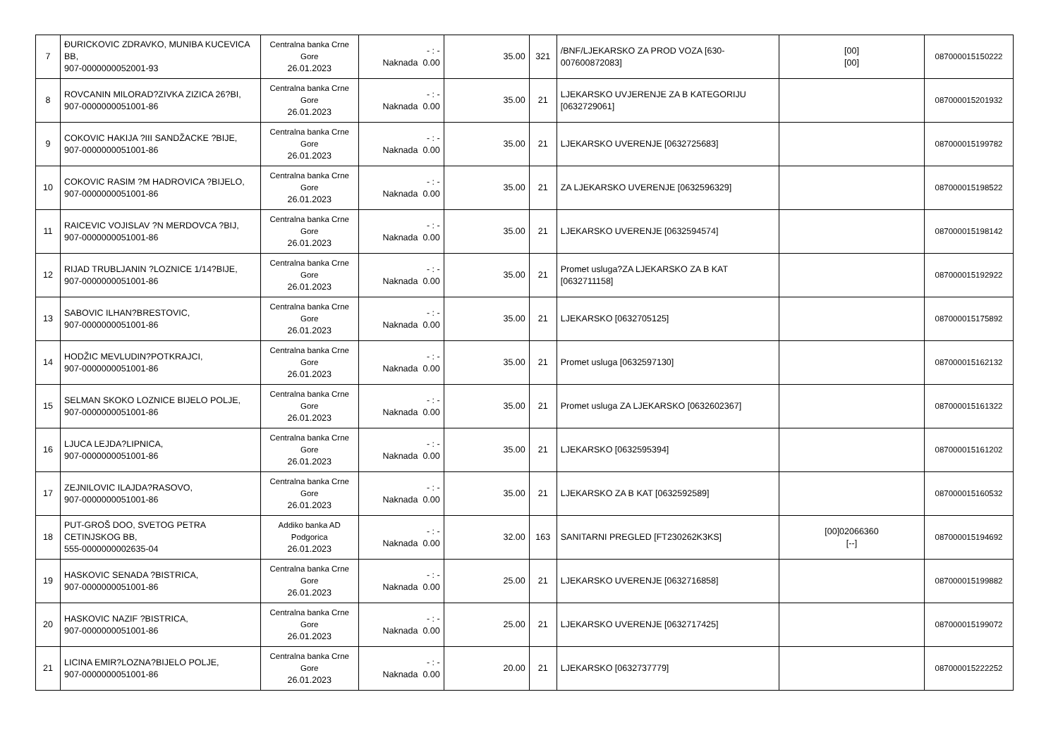| 7 | ĐURICKOVIC ZDRAVKO, MUNIBA KUCEVICA BB, 907-0000000052001-93 | Centralna banka Crne Gore 26.01.2023 | - : - Naknada 0.00 | 35.00 | 321 | /BNF/LJEKARSKO ZA PROD VOZA [630-007600872083] | [00] [00] | 087000015150222 |
| 8 | ROVCANIN MILORAD?ZIVKA ZIZICA 26?BI, 907-0000000051001-86 | Centralna banka Crne Gore 26.01.2023 | - : - Naknada 0.00 | 35.00 | 21 | LJEKARSKO UVJERENJE ZA B KATEGORIJU [0632729061] | | 087000015201932 |
| 9 | COKOVIC HAKIJA ?III SANDŽACKE ?BIJE, 907-0000000051001-86 | Centralna banka Crne Gore 26.01.2023 | - : - Naknada 0.00 | 35.00 | 21 | LJEKARSKO UVERENJE [0632725683] | | 087000015199782 |
| 10 | COKOVIC RASIM ?M HADROVICA ?BIJELO, 907-0000000051001-86 | Centralna banka Crne Gore 26.01.2023 | - : - Naknada 0.00 | 35.00 | 21 | ZA LJEKARSKO UVERENJE [0632596329] | | 087000015198522 |
| 11 | RAICEVIC VOJISLAV ?N MERDOVCA ?BIJ, 907-0000000051001-86 | Centralna banka Crne Gore 26.01.2023 | - : - Naknada 0.00 | 35.00 | 21 | LJEKARSKO UVERENJE [0632594574] | | 087000015198142 |
| 12 | RIJAD TRUBLJANIN ?LOZNICE 1/14?BIJE, 907-0000000051001-86 | Centralna banka Crne Gore 26.01.2023 | - : - Naknada 0.00 | 35.00 | 21 | Promet usluga?ZA LJEKARSKO ZA B KAT [0632711158] | | 087000015192922 |
| 13 | SABOVIC ILHAN?BRESTOVIC, 907-0000000051001-86 | Centralna banka Crne Gore 26.01.2023 | - : - Naknada 0.00 | 35.00 | 21 | LJEKARSKO [0632705125] | | 087000015175892 |
| 14 | HODŽIC MEVLUDIN?POTKRAJCI, 907-0000000051001-86 | Centralna banka Crne Gore 26.01.2023 | - : - Naknada 0.00 | 35.00 | 21 | Promet usluga [0632597130] | | 087000015162132 |
| 15 | SELMAN SKOKO LOZNICE BIJELO POLJE, 907-0000000051001-86 | Centralna banka Crne Gore 26.01.2023 | - : - Naknada 0.00 | 35.00 | 21 | Promet usluga ZA LJEKARSKO [0632602367] | | 087000015161322 |
| 16 | LJUCA LEJDA?LIPNICA, 907-0000000051001-86 | Centralna banka Crne Gore 26.01.2023 | - : - Naknada 0.00 | 35.00 | 21 | LJEKARSKO [0632595394] | | 087000015161202 |
| 17 | ZEJNILOVIC ILAJDA?RASOVO, 907-0000000051001-86 | Centralna banka Crne Gore 26.01.2023 | - : - Naknada 0.00 | 35.00 | 21 | LJEKARSKO ZA B KAT [0632592589] | | 087000015160532 |
| 18 | PUT-GROŠ DOO, SVETOG PETRA CETINJSKOG BB, 555-0000000002635-04 | Addiko banka AD Podgorica 26.01.2023 | - : - Naknada 0.00 | 32.00 | 163 | SANITARNI PREGLED [FT230262K3KS] | [00]02066360 [--] | 087000015194692 |
| 19 | HASKOVIC SENADA ?BISTRICA, 907-0000000051001-86 | Centralna banka Crne Gore 26.01.2023 | - : - Naknada 0.00 | 25.00 | 21 | LJEKARSKO UVERENJE [0632716858] | | 087000015199882 |
| 20 | HASKOVIC NAZIF ?BISTRICA, 907-0000000051001-86 | Centralna banka Crne Gore 26.01.2023 | - : - Naknada 0.00 | 25.00 | 21 | LJEKARSKO UVERENJE [0632717425] | | 087000015199072 |
| 21 | LICINA EMIR?LOZNA?BIJELO POLJE, 907-0000000051001-86 | Centralna banka Crne Gore 26.01.2023 | - : - Naknada 0.00 | 20.00 | 21 | LJEKARSKO [0632737779] | | 087000015222252 |